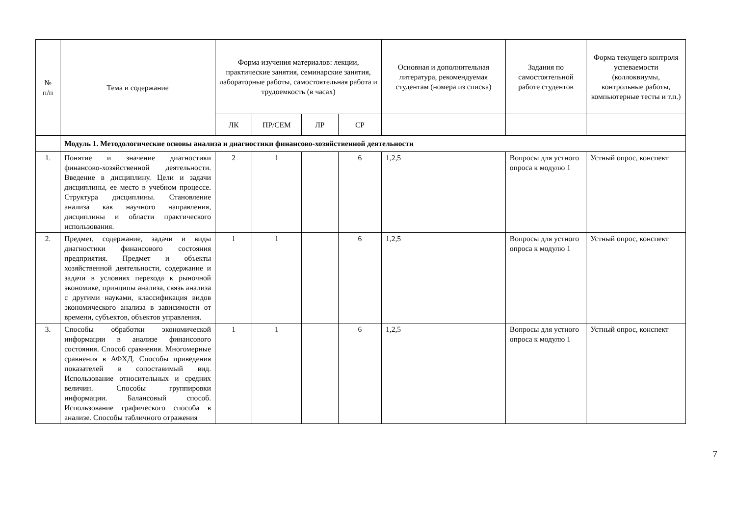| № п/п | Тема и содержание | Форма изучения материалов: лекции, практические занятия, семинарские занятия, лабораторные работы, самостоятельная работа и трудоемкость (в часах) | | | | Основная и дополнительная литература, рекомендуемая студентам (номера из списка) | Задания по самостоятельной работе студентов | Форма текущего контроля успеваемости (коллоквиумы, контрольные работы, компьютерные тесты и т.п.) |
| --- | --- | --- | --- | --- | --- | --- | --- | --- |
| | | ЛК | ПР/СЕМ | ЛР | СР | | | |
| | Модуль 1. Методологические основы анализа и диагностики финансово-хозяйственной деятельности | | | | | | | |
| 1. | Понятие и значение диагностики финансово-хозяйственной деятельности. Введение в дисциплину. Цели и задачи дисциплины, ее место в учебном процессе. Структура дисциплины. Становление анализа как научного направления, дисциплины и области практического использования. | 2 | 1 | | 6 | 1,2,5 | Вопросы для устного опроса к модулю 1 | Устный опрос, конспект |
| 2. | Предмет, содержание, задачи и виды диагностики финансового состояния предприятия. Предмет и объекты хозяйственной деятельности, содержание и задачи в условиях перехода к рыночной экономике, принципы анализа, связь анализа с другими науками, классификация видов экономического анализа в зависимости от времени, субъектов, объектов управления. | 1 | 1 | | 6 | 1,2,5 | Вопросы для устного опроса к модулю 1 | Устный опрос, конспект |
| 3. | Способы обработки экономической информации в анализе финансового состояния. Способ сравнения. Многомерные сравнения в АФХД. Способы приведения показателей в сопоставимый вид. Использование относительных и средних величин. Способы группировки информации. Балансовый способ. Использование графического способа в анализе. Способы табличного отражения | 1 | 1 | | 6 | 1,2,5 | Вопросы для устного опроса к модулю 1 | Устный опрос, конспект |
7